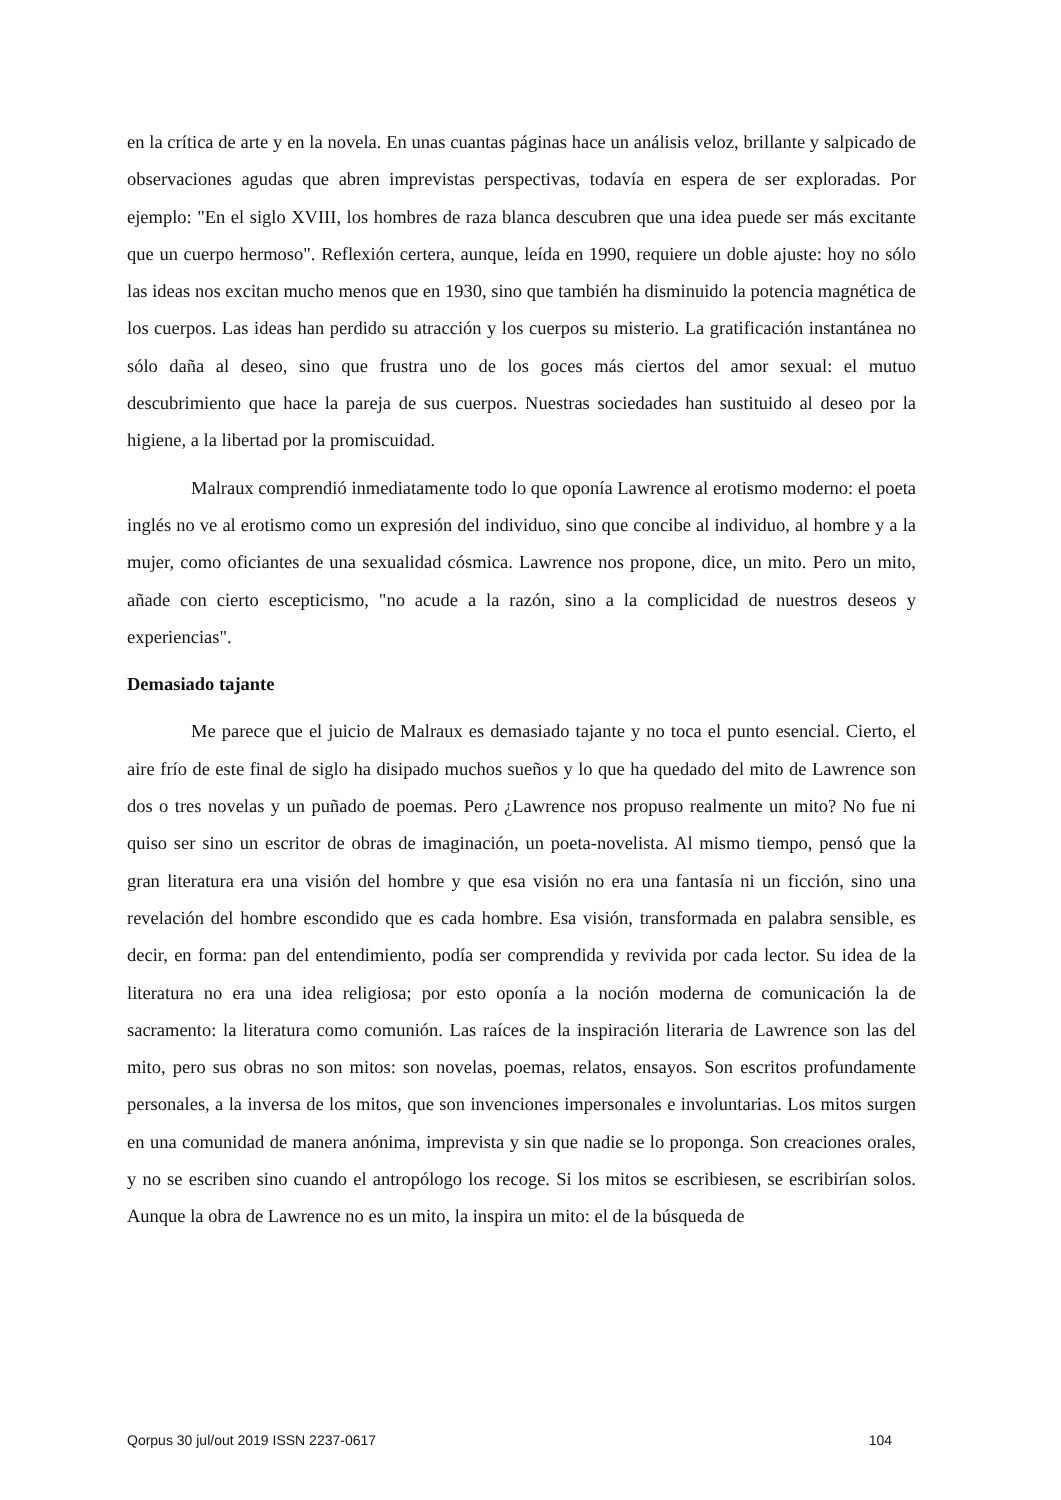en la crítica de arte y en la novela. En unas cuantas páginas hace un análisis veloz, brillante y salpicado de observaciones agudas que abren imprevistas perspectivas, todavía en espera de ser exploradas. Por ejemplo: "En el siglo XVIII, los hombres de raza blanca descubren que una idea puede ser más excitante que un cuerpo hermoso". Reflexión certera, aunque, leída en 1990, requiere un doble ajuste: hoy no sólo las ideas nos excitan mucho menos que en 1930, sino que también ha disminuido la potencia magnética de los cuerpos. Las ideas han perdido su atracción y los cuerpos su misterio. La gratificación instantánea no sólo daña al deseo, sino que frustra uno de los goces más ciertos del amor sexual: el mutuo descubrimiento que hace la pareja de sus cuerpos. Nuestras sociedades han sustituido al deseo por la higiene, a la libertad por la promiscuidad.
Malraux comprendió inmediatamente todo lo que oponía Lawrence al erotismo moderno: el poeta inglés no ve al erotismo como un expresión del individuo, sino que concibe al individuo, al hombre y a la mujer, como oficiantes de una sexualidad cósmica. Lawrence nos propone, dice, un mito. Pero un mito, añade con cierto escepticismo, "no acude a la razón, sino a la complicidad de nuestros deseos y experiencias".
Demasiado tajante
Me parece que el juicio de Malraux es demasiado tajante y no toca el punto esencial. Cierto, el aire frío de este final de siglo ha disipado muchos sueños y lo que ha quedado del mito de Lawrence son dos o tres novelas y un puñado de poemas. Pero ¿Lawrence nos propuso realmente un mito? No fue ni quiso ser sino un escritor de obras de imaginación, un poeta-novelista. Al mismo tiempo, pensó que la gran literatura era una visión del hombre y que esa visión no era una fantasía ni un ficción, sino una revelación del hombre escondido que es cada hombre. Esa visión, transformada en palabra sensible, es decir, en forma: pan del entendimiento, podía ser comprendida y revivida por cada lector. Su idea de la literatura no era una idea religiosa; por esto oponía a la noción moderna de comunicación la de sacramento: la literatura como comunión. Las raíces de la inspiración literaria de Lawrence son las del mito, pero sus obras no son mitos: son novelas, poemas, relatos, ensayos. Son escritos profundamente personales, a la inversa de los mitos, que son invenciones impersonales e involuntarias. Los mitos surgen en una comunidad de manera anónima, imprevista y sin que nadie se lo proponga. Son creaciones orales, y no se escriben sino cuando el antropólogo los recoge. Si los mitos se escribiesen, se escribirían solos. Aunque la obra de Lawrence no es un mito, la inspira un mito: el de la búsqueda de
Qorpus 30 jul/out 2019 ISSN 2237-0617 104